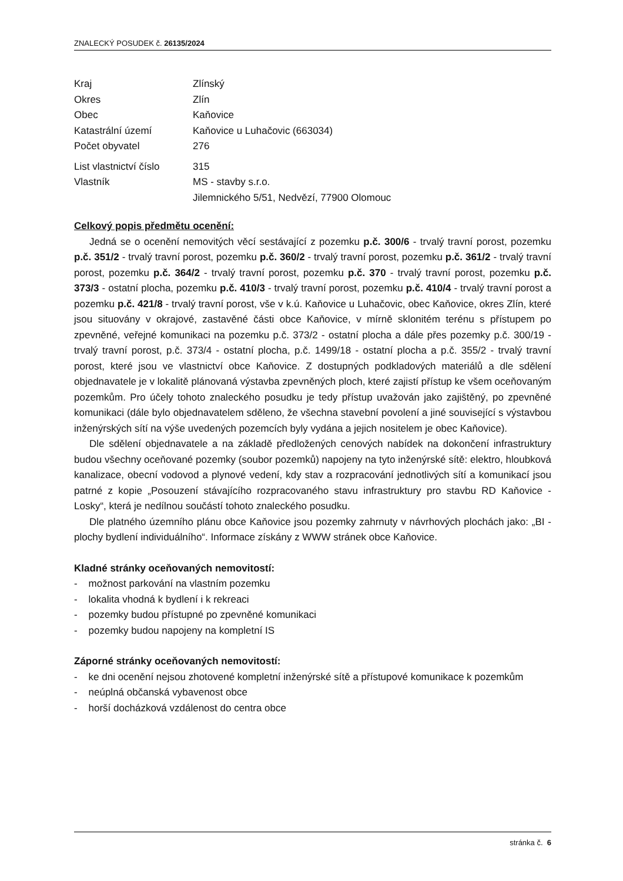ZNALECKÝ POSUDEK č. 26135/2024
| Kraj | Zlínský |
| Okres | Zlín |
| Obec | Kaňovice |
| Katastrální území | Kaňovice u Luhačovic (663034) |
| Počet obyvatel | 276 |
| List vlastnictví číslo | 315 |
| Vlastník | MS - stavby s.r.o. Jilemnického 5/51, Nedvězí, 77900 Olomouc |
Celkový popis předmětu ocenění:
Jedná se o ocenění nemovitých věcí sestávající z pozemku p.č. 300/6 - trvalý travní porost, pozemku p.č. 351/2 - trvalý travní porost, pozemku p.č. 360/2 - trvalý travní porost, pozemku p.č. 361/2 - trvalý travní porost, pozemku p.č. 364/2 - trvalý travní porost, pozemku p.č. 370 - trvalý travní porost, pozemku p.č. 373/3 - ostatní plocha, pozemku p.č. 410/3 - trvalý travní porost, pozemku p.č. 410/4 - trvalý travní porost a pozemku p.č. 421/8 - trvalý travní porost, vše v k.ú. Kaňovice u Luhačovic, obec Kaňovice, okres Zlín, které jsou situovány v okrajové, zastavěné části obce Kaňovice, v mírně sklonitém terénu s přístupem po zpevněné, veřejné komunikaci na pozemku p.č. 373/2 - ostatní plocha a dále přes pozemky p.č. 300/19 - trvalý travní porost, p.č. 373/4 - ostatní plocha, p.č. 1499/18 - ostatní plocha a p.č. 355/2 - trvalý travní porost, které jsou ve vlastnictví obce Kaňovice. Z dostupných podkladových materiálů a dle sdělení objednavatele je v lokalitě plánovaná výstavba zpevněných ploch, které zajistí přístup ke všem oceňovaným pozemkům. Pro účely tohoto znaleckého posudku je tedy přístup uvažován jako zajištěný, po zpevněné komunikaci (dále bylo objednavatelem sděleno, že všechna stavební povolení a jiné související s výstavbou inženýrských sítí na výše uvedených pozemcích byly vydána a jejich nositelem je obec Kaňovice).
Dle sdělení objednavatele a na základě předložených cenových nabídek na dokončení infrastruktury budou všechny oceňované pozemky (soubor pozemků) napojeny na tyto inženýrské sítě: elektro, hloubková kanalizace, obecní vodovod a plynové vedení, kdy stav a rozpracování jednotlivých sítí a komunikací jsou patrné z kopie „Posouzení stávajícího rozpracovaného stavu infrastruktury pro stavbu RD Kaňovice - Losky“, která je nedílnou součástí tohoto znaleckého posudku.
Dle platného územního plánu obce Kaňovice jsou pozemky zahrnuty v návrhových plochách jako: „BI - plochy bydlení individuálního“. Informace získány z WWW stránek obce Kaňovice.
Kladné stránky oceňovaných nemovitostí:
- možnost parkování na vlastním pozemku
- lokalita vhodná k bydlení i k rekreaci
- pozemky budou přístupné po zpevněné komunikaci
- pozemky budou napojeny na kompletní IS
Záporné stránky oceňovaných nemovitostí:
- ke dni ocenění nejsou zhotovené kompletní inženýrské sítě a přístupové komunikace k pozemkům
- neúplná občanská vybavenost obce
- horší docházková vzdálenost do centra obce
stránka č. 6